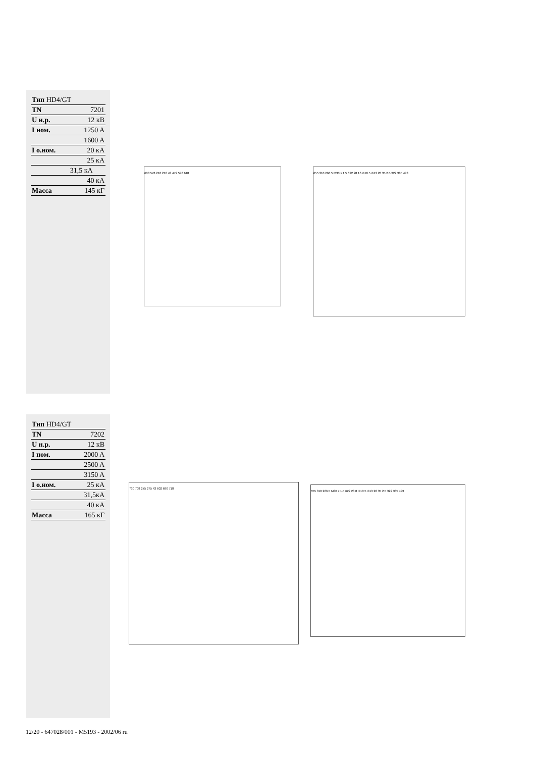| Тип HD4/GT | |
| TN | 7201 |
| U н.р. | 12 кВ |
| I ном. | 1250 A |
| | 1600 A |
| I о.ном. | 20 кА |
| | 25 кА |
| | 31,5 кА |
| | 40 кА |
| Масса | 145 кГ |
600 578 210 210 43 472 598 618
655 310 266.5 M30 x 1.5 622 28 16 Φ10.5 Φ13 20 35 2.5 322 385 493
| Тип HD4/GT | |
| TN | 7202 |
| U н.р. | 12 кВ |
| I ном. | 2000 A |
| | 2500 A |
| | 3150 A |
| I о.ном. | 25 кА |
| | 31,5кА |
| | 40 кА |
| Масса | 165 кГ |
730 708 275 275 43 602 690 718
655 310 266.5 M30 x 1.5 622 28 8 Φ10.5 Φ13 20 35 2.5 322 385 493
12/20 - 647028/001 - M5193 - 2002/06 ru